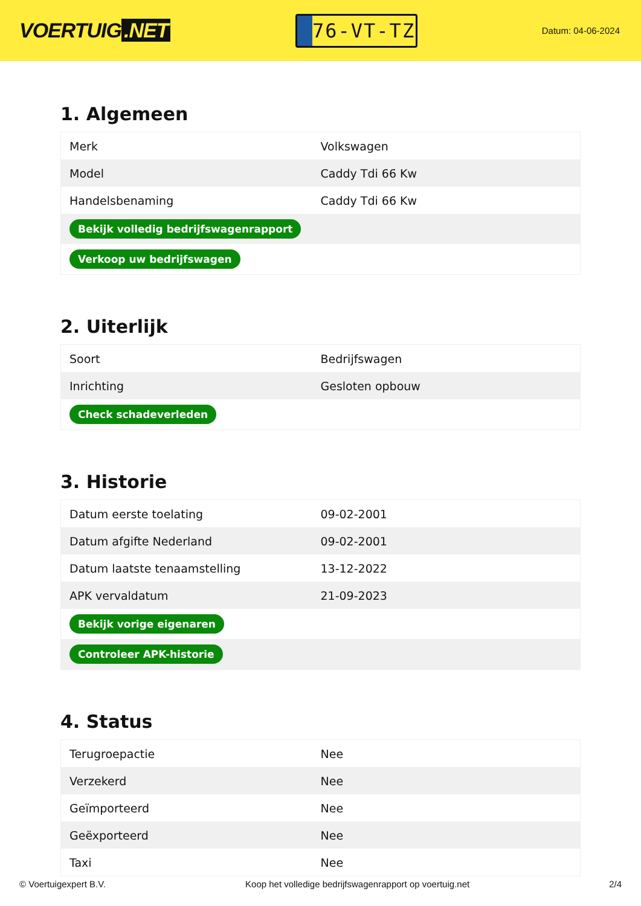VOERTUIG.NET
76-VT-TZ
Datum: 04-06-2024
1. Algemeen
| Merk | Volkswagen |
| Model | Caddy Tdi 66 Kw |
| Handelsbenaming | Caddy Tdi 66 Kw |
| Bekijk volledig bedrijfswagenrapport | |
| Verkoop uw bedrijfswagen | |
2. Uiterlijk
| Soort | Bedrijfswagen |
| Inrichting | Gesloten opbouw |
| Check schadeverleden | |
3. Historie
| Datum eerste toelating | 09-02-2001 |
| Datum afgifte Nederland | 09-02-2001 |
| Datum laatste tenaamstelling | 13-12-2022 |
| APK vervaldatum | 21-09-2023 |
| Bekijk vorige eigenaren | |
| Controleer APK-historie | |
4. Status
| Terugroepactie | Nee |
| Verzekerd | Nee |
| Geïmporteerd | Nee |
| Geëxporteerd | Nee |
| Taxi | Nee |
© Voertuigexpert B.V. Koop het volledige bedrijfswagenrapport op voertuig.net 2/4